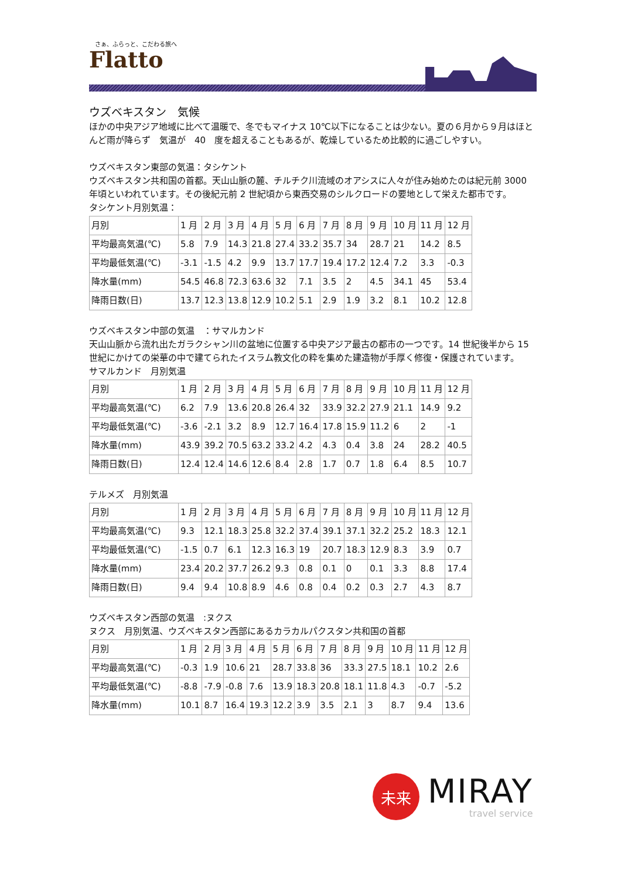さぁ、ふらっと、こだわる旅へ
Flatto
ウズベキスタン　気候
ほかの中央アジア地域に比べて温暖で、冬でもマイナス 10℃以下になることは少ない。夏の６月から９月はほとんど雨が降らず　気温が　40　度を超えることもあるが、乾燥しているため比較的に過ごしやすい。
ウズベキスタン東部の気温：タシケント
ウズベキスタン共和国の首都。天山山脈の麓、チルチク川流域のオアシスに人々が住み始めたのは紀元前 3000 年頃といわれています。その後紀元前 2 世紀頃から東西交易のシルクロードの要地として栄えた都市です。
タシケント月別気温：
| 月別 | 1 月 | 2 月 | 3 月 | 4 月 | 5 月 | 6 月 | 7 月 | 8 月 | 9 月 | 10 月 | 11 月 | 12 月 |
| 平均最高気温(℃) | 5.8 | 7.9 | 14.3 | 21.8 | 27.4 | 33.2 | 35.7 | 34 | 28.7 | 21 | 14.2 | 8.5 |
| 平均最低気温(℃) | -3.1 | -1.5 | 4.2 | 9.9 | 13.7 | 17.7 | 19.4 | 17.2 | 12.4 | 7.2 | 3.3 | -0.3 |
| 降水量(mm) | 54.5 | 46.8 | 72.3 | 63.6 | 32 | 7.1 | 3.5 | 2 | 4.5 | 34.1 | 45 | 53.4 |
| 降雨日数(日) | 13.7 | 12.3 | 13.8 | 12.9 | 10.2 | 5.1 | 2.9 | 1.9 | 3.2 | 8.1 | 10.2 | 12.8 |
ウズベキスタン中部の気温　：サマルカンド
天山山脈から流れ出たガラクシャン川の盆地に位置する中央アジア最古の都市の一つです。14 世紀後半から 15 世紀にかけての栄華の中で建てられたイスラム教文化の粋を集めた建造物が手厚く修復・保護されています。
サマルカンド　月別気温
| 月別 | 1 月 | 2 月 | 3 月 | 4 月 | 5 月 | 6 月 | 7 月 | 8 月 | 9 月 | 10 月 | 11 月 | 12 月 |
| 平均最高気温(℃) | 6.2 | 7.9 | 13.6 | 20.8 | 26.4 | 32 | 33.9 | 32.2 | 27.9 | 21.1 | 14.9 | 9.2 |
| 平均最低気温(℃) | -3.6 | -2.1 | 3.2 | 8.9 | 12.7 | 16.4 | 17.8 | 15.9 | 11.2 | 6 | 2 | -1 |
| 降水量(mm) | 43.9 | 39.2 | 70.5 | 63.2 | 33.2 | 4.2 | 4.3 | 0.4 | 3.8 | 24 | 28.2 | 40.5 |
| 降雨日数(日) | 12.4 | 12.4 | 14.6 | 12.6 | 8.4 | 2.8 | 1.7 | 0.7 | 1.8 | 6.4 | 8.5 | 10.7 |
テルメズ　月別気温
| 月別 | 1 月 | 2 月 | 3 月 | 4 月 | 5 月 | 6 月 | 7 月 | 8 月 | 9 月 | 10 月 | 11 月 | 12 月 |
| 平均最高気温(℃) | 9.3 | 12.1 | 18.3 | 25.8 | 32.2 | 37.4 | 39.1 | 37.1 | 32.2 | 25.2 | 18.3 | 12.1 |
| 平均最低気温(℃) | -1.5 | 0.7 | 6.1 | 12.3 | 16.3 | 19 | 20.7 | 18.3 | 12.9 | 8.3 | 3.9 | 0.7 |
| 降水量(mm) | 23.4 | 20.2 | 37.7 | 26.2 | 9.3 | 0.8 | 0.1 | 0 | 0.1 | 3.3 | 8.8 | 17.4 |
| 降雨日数(日) | 9.4 | 9.4 | 10.8 | 8.9 | 4.6 | 0.8 | 0.4 | 0.2 | 0.3 | 2.7 | 4.3 | 8.7 |
ウズベキスタン西部の気温　:ヌクス
ヌクス　月別気温、ウズベキスタン西部にあるカラカルパクスタン共和国の首都
| 月別 | 1 月 | 2 月 | 3 月 | 4 月 | 5 月 | 6 月 | 7 月 | 8 月 | 9 月 | 10 月 | 11 月 | 12 月 |
| 平均最高気温(℃) | -0.3 | 1.9 | 10.6 | 21 | 28.7 | 33.8 | 36 | 33.3 | 27.5 | 18.1 | 10.2 | 2.6 |
| 平均最低気温(℃) | -8.8 | -7.9 | -0.8 | 7.6 | 13.9 | 18.3 | 20.8 | 18.1 | 11.8 | 4.3 | -0.7 | -5.2 |
| 降水量(mm) | 10.1 | 8.7 | 16.4 | 19.3 | 12.2 | 3.9 | 3.5 | 2.1 | 3 | 8.7 | 9.4 | 13.6 |
未来
MIRAY
travel service